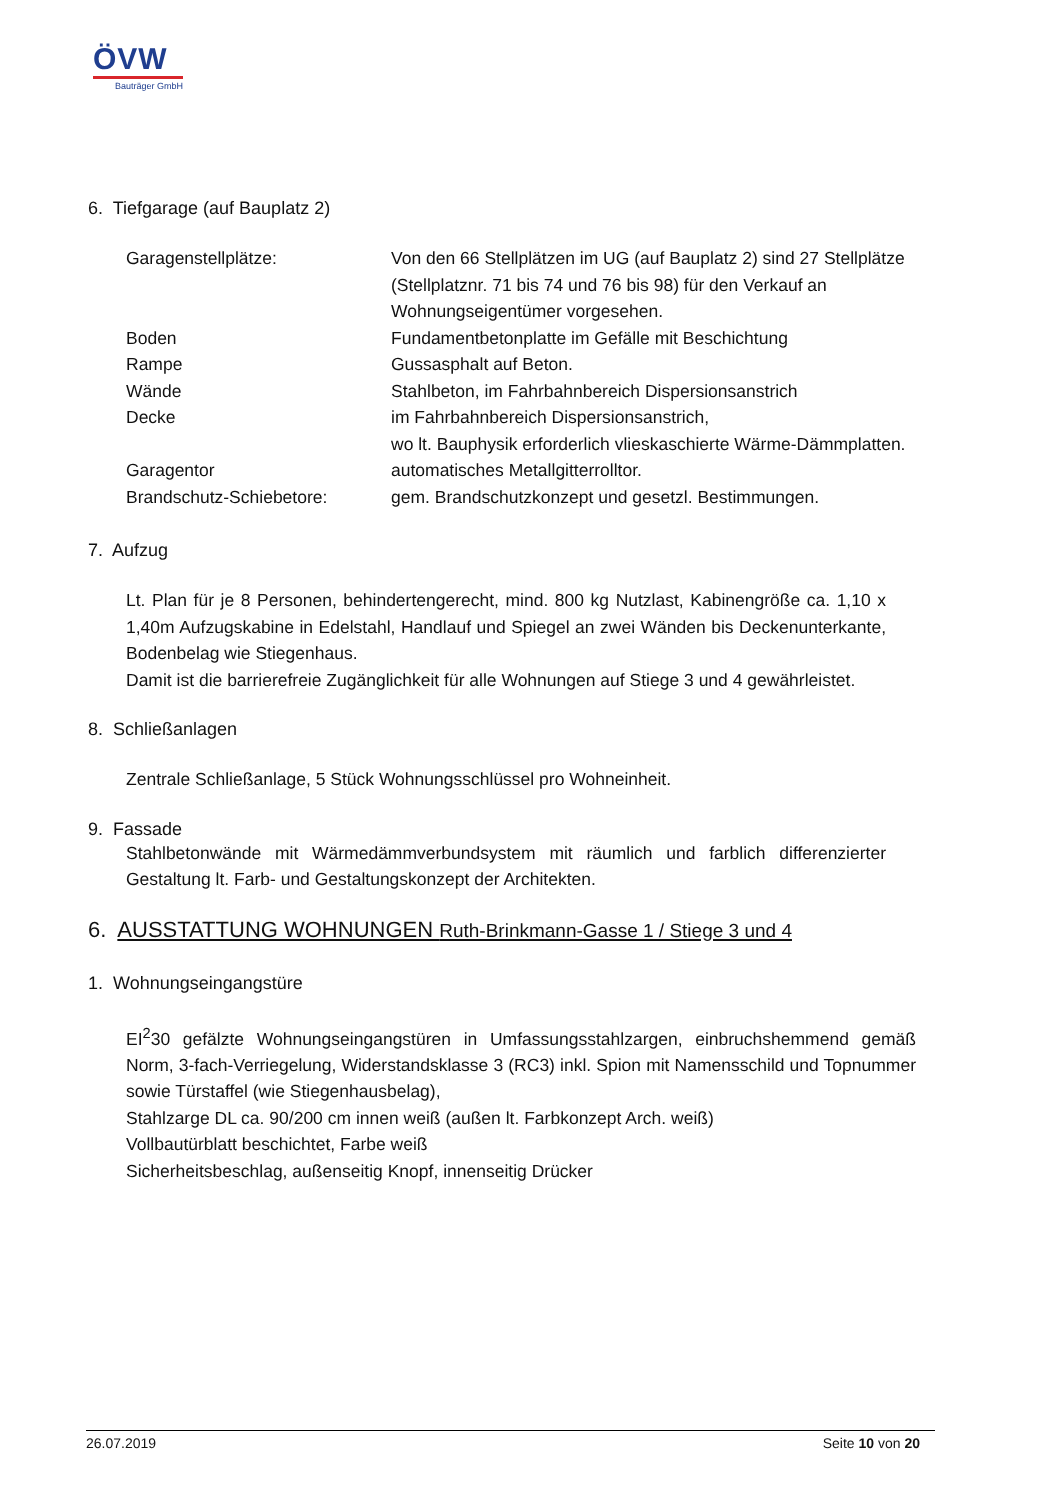ÖVW
Bauträger GmbH
6. Tiefgarage (auf Bauplatz 2)
| Garagenstellplätze: | Von den 66 Stellplätzen im UG (auf Bauplatz 2) sind 27 Stellplätze (Stellplatznr. 71 bis 74 und 76 bis 98) für den Verkauf an Wohnungseigentümer vorgesehen. |
| Boden | Fundamentbetonplatte im Gefälle mit Beschichtung |
| Rampe | Gussasphalt auf Beton. |
| Wände | Stahlbeton, im Fahrbahnbereich Dispersionsanstrich |
| Decke | im Fahrbahnbereich Dispersionsanstrich, wo lt. Bauphysik erforderlich vlieskaschierte Wärme-Dämmplatten. |
| Garagentor | automatisches Metallgitterrolltor. |
| Brandschutz-Schiebetore: | gem. Brandschutzkonzept und gesetzl. Bestimmungen. |
7. Aufzug
Lt. Plan für je 8 Personen, behindertengerecht, mind. 800 kg Nutzlast, Kabinengröße ca. 1,10 x 1,40m Aufzugskabine in Edelstahl, Handlauf und Spiegel an zwei Wänden bis Deckenunterkante, Bodenbelag wie Stiegenhaus.
Damit ist die barrierefreie Zugänglichkeit für alle Wohnungen auf Stiege 3 und 4 gewährleistet.
8. Schließanlagen
Zentrale Schließanlage, 5 Stück Wohnungsschlüssel pro Wohneinheit.
9. Fassade
Stahlbetonwände mit Wärmedämmverbundsystem mit räumlich und farblich differenzierter Gestaltung lt. Farb- und Gestaltungskonzept der Architekten.
6. AUSSTATTUNG WOHNUNGEN Ruth-Brinkmann-Gasse 1 / Stiege 3 und 4
1. Wohnungseingangstüre
EI<sup>2</sup>30 gefälzte Wohnungseingangstüren in Umfassungsstahlzargen, einbruchshemmend gemäß Norm, 3-fach-Verriegelung, Widerstandsklasse 3 (RC3) inkl. Spion mit Namensschild und Topnummer sowie Türstaffel (wie Stiegenhausbelag),
Stahlzarge DL ca. 90/200 cm innen weiß (außen lt. Farbkonzept Arch. weiß)
Vollbautürblatt beschichtet, Farbe weiß
Sicherheitsbeschlag, außenseitig Knopf, innenseitig Drücker
26.07.2019 Seite 10 von 20